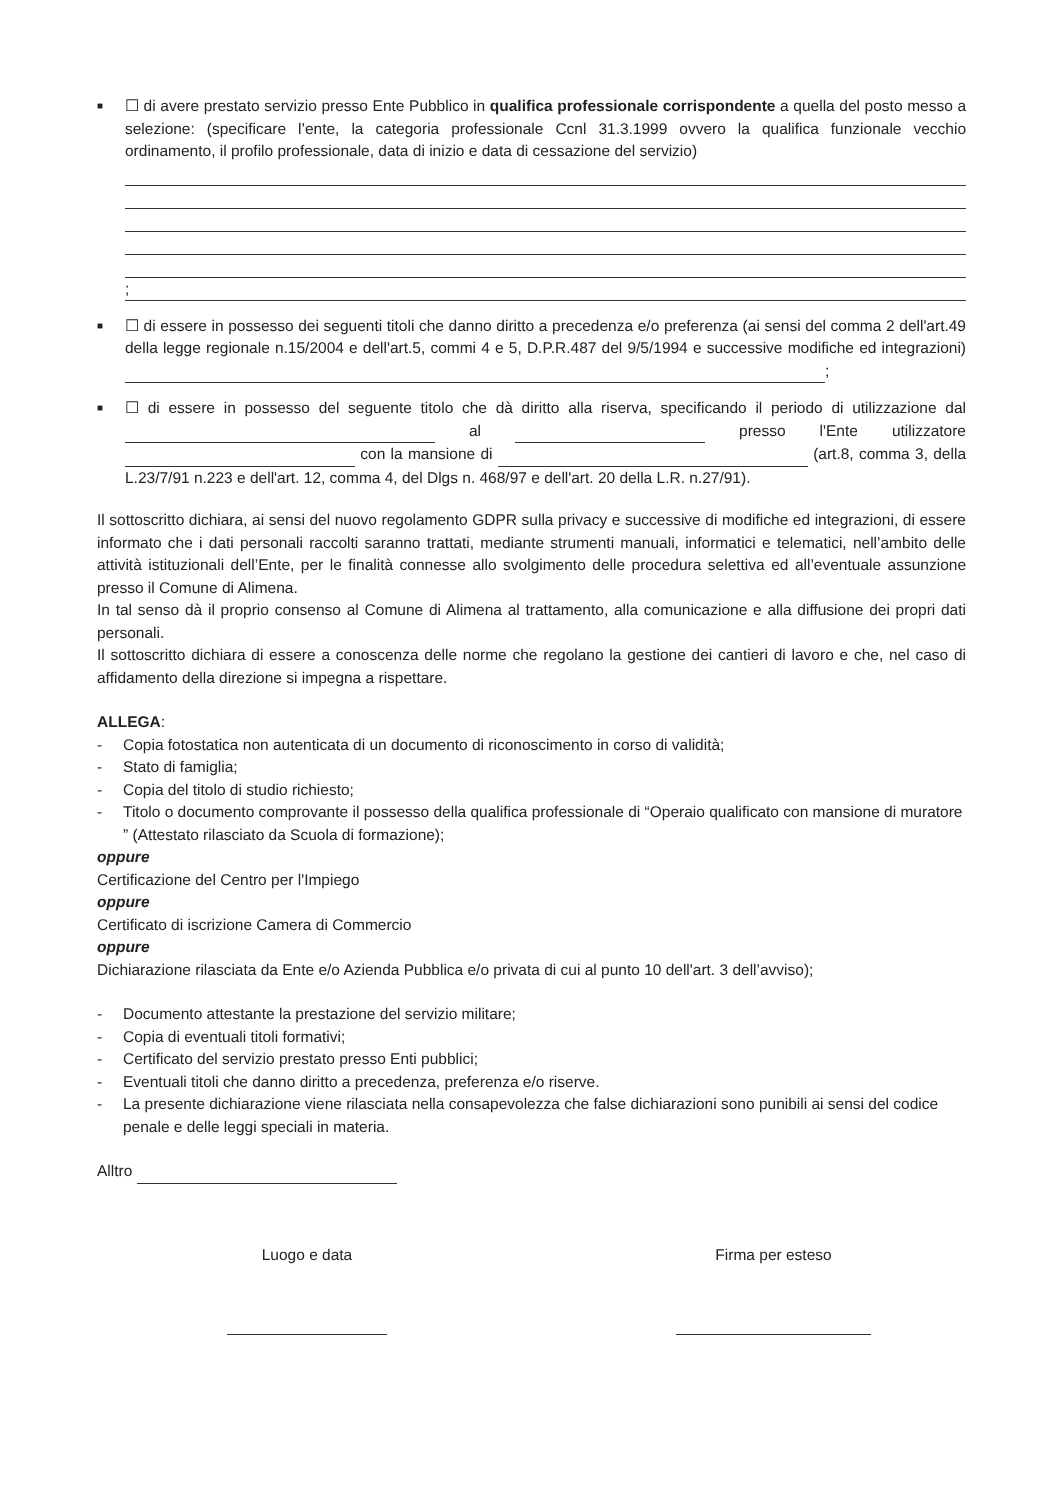■
☐ di avere prestato servizio presso Ente Pubblico in qualifica professionale corrispondente a quella del posto messo a selezione: (specificare l’ente, la categoria professionale Ccnl 31.3.1999 ovvero la qualifica funzionale vecchio ordinamento, il profilo professionale, data di inizio e data di cessazione del servizio)
;
■
☐ di essere in possesso dei seguenti titoli che danno diritto a precedenza e/o preferenza (ai sensi del comma 2 dell'art.49 della legge regionale n.15/2004 e dell'art.5, commi 4 e 5, D.P.R.487 del 9/5/1994 e successive modifiche ed integrazioni) ;
■
☐ di essere in possesso del seguente titolo che dà diritto alla riserva, specificando il periodo di utilizzazione dal al presso l'Ente utilizzatore con la mansione di (art.8, comma 3, della L.23/7/91 n.223 e dell'art. 12, comma 4, del Dlgs n. 468/97 e dell'art. 20 della L.R. n.27/91).
Il sottoscritto dichiara, ai sensi del nuovo regolamento GDPR sulla privacy e successive di modifiche ed integrazioni, di essere informato che i dati personali raccolti saranno trattati, mediante strumenti manuali, informatici e telematici, nell’ambito delle attività istituzionali dell’Ente, per le finalità connesse allo svolgimento delle procedura selettiva ed all’eventuale assunzione presso il Comune di Alimena.
In tal senso dà il proprio consenso al Comune di Alimena al trattamento, alla comunicazione e alla diffusione dei propri dati personali.
Il sottoscritto dichiara di essere a conoscenza delle norme che regolano la gestione dei cantieri di lavoro e che, nel caso di affidamento della direzione si impegna a rispettare.
ALLEGA:
- Copia fotostatica non autenticata di un documento di riconoscimento in corso di validità;
- Stato di famiglia;
- Copia del titolo di studio richiesto;
- Titolo o documento comprovante il possesso della qualifica professionale di “Operaio qualificato con mansione di muratore ” (Attestato rilasciato da Scuola di formazione);
oppure
Certificazione del Centro per l'Impiego
oppure
Certificato di iscrizione Camera di Commercio
oppure
Dichiarazione rilasciata da Ente e/o Azienda Pubblica e/o privata di cui al punto 10 dell'art. 3 dell’avviso);
- Documento attestante la prestazione del servizio militare;
- Copia di eventuali titoli formativi;
- Certificato del servizio prestato presso Enti pubblici;
- Eventuali titoli che danno diritto a precedenza, preferenza e/o riserve.
- La presente dichiarazione viene rilasciata nella consapevolezza che false dichiarazioni sono punibili ai sensi del codice penale e delle leggi speciali in materia.
Alltro
Luogo e data
Firma per esteso